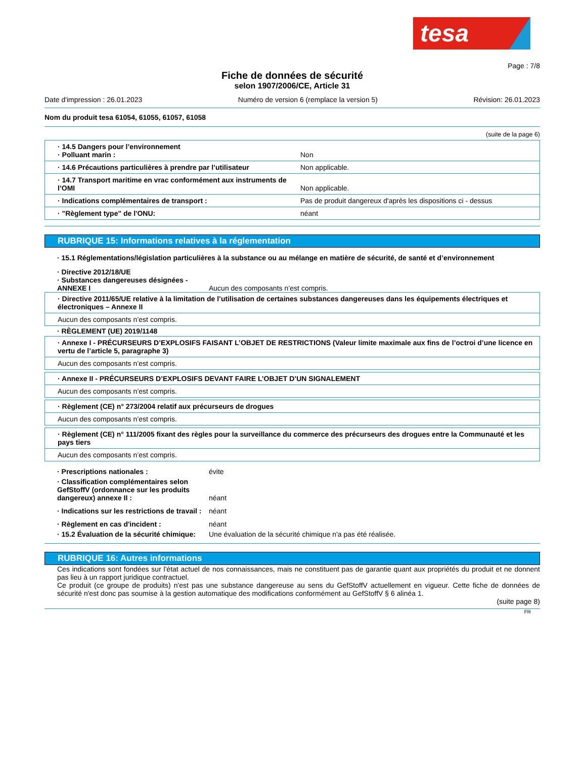tesa
Page : 7/8
Fiche de données de sécurité
selon 1907/2006/CE, Article 31
Date d'impression : 26.01.2023 Numéro de version 6 (remplace la version 5) Révision: 26.01.2023
Nom du produit tesa 61054, 61055, 61057, 61058
(suite de la page 6)
· 14.5 Dangers pour l’environnement
· Polluant marin :
Non
· 14.6 Précautions particulières à prendre par l’utilisateur
Non applicable.
· 14.7 Transport maritime en vrac conformément aux instruments de l’OMI
Non applicable.
· Indications complémentaires de transport : Pas de produit dangereux d'après les dispositions ci - dessus
· "Règlement type" de l'ONU: néant
RUBRIQUE 15: Informations relatives à la réglementation
· 15.1 Réglementations/législation particulières à la substance ou au mélange en matière de sécurité, de santé et d’environnement
· Directive 2012/18/UE
· Substances dangereuses désignées - ANNEXE I
Aucun des composants n’est compris.
· Directive 2011/65/UE relative à la limitation de l’utilisation de certaines substances dangereuses dans les équipements électriques et électroniques – Annexe II
Aucun des composants n’est compris.
· RÈGLEMENT (UE) 2019/1148
· Annexe I - PRÉCURSEURS D’EXPLOSIFS FAISANT L’OBJET DE RESTRICTIONS (Valeur limite maximale aux fins de l’octroi d’une licence en vertu de l’article 5, paragraphe 3)
Aucun des composants n’est compris.
· Annexe II - PRÉCURSEURS D’EXPLOSIFS DEVANT FAIRE L’OBJET D’UN SIGNALEMENT
Aucun des composants n’est compris.
· Règlement (CE) n° 273/2004 relatif aux précurseurs de drogues
Aucun des composants n’est compris.
· Règlement (CE) n° 111/2005 fixant des règles pour la surveillance du commerce des précurseurs des drogues entre la Communauté et les pays tiers
Aucun des composants n’est compris.
· Prescriptions nationales : évite
· Classification complémentaires selon GefStoffV (ordonnance sur les produits dangereux) annexe II :
néant
· Indications sur les restrictions de travail :
néant
· Règlement en cas d'incident : néant
· 15.2 Évaluation de la sécurité chimique:
Une évaluation de la sécurité chimique n'a pas été réalisée.
RUBRIQUE 16: Autres informations
Ces indications sont fondées sur l'état actuel de nos connaissances, mais ne constituent pas de garantie quant aux propriétés du produit et ne donnent pas lieu à un rapport juridique contractuel.
Ce produit (ce groupe de produits) n'est pas une substance dangereuse au sens du GefStoffV actuellement en vigueur. Cette fiche de données de sécurité n'est donc pas soumise à la gestion automatique des modifications conformément au GefStoffV § 6 alinéa 1.
(suite page 8)
FR